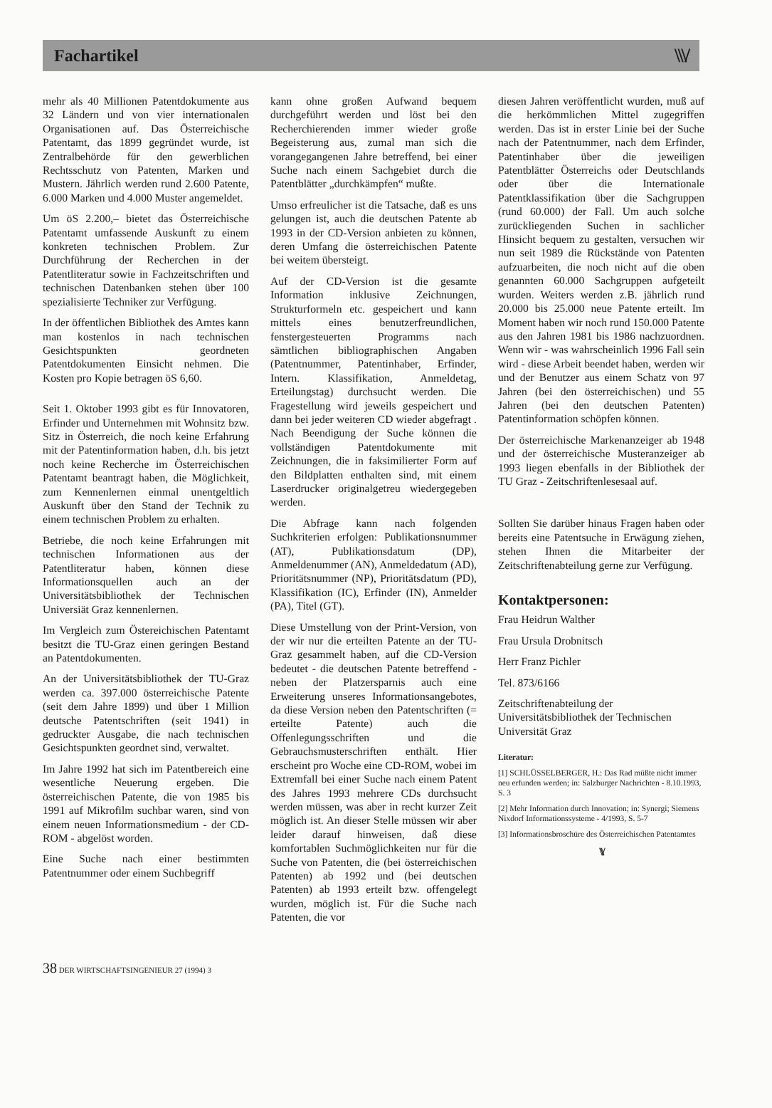Fachartikel
\\\/
mehr als 40 Millionen Patentdokumente aus 32 Ländern und von vier internationalen Organisationen auf. Das Österreichische Patentamt, das 1899 gegründet wurde, ist Zentralbehörde für den gewerblichen Rechtsschutz von Patenten, Marken und Mustern. Jährlich werden rund 2.600 Patente, 6.000 Marken und 4.000 Muster angemeldet.
Um öS 2.200,– bietet das Österreichische Patentamt umfassende Auskunft zu einem konkreten technischen Problem. Zur Durchführung der Recherchen in der Patentliteratur sowie in Fachzeitschriften und technischen Datenbanken stehen über 100 spezialisierte Techniker zur Verfügung.
In der öffentlichen Bibliothek des Amtes kann man kostenlos in nach technischen Gesichtspunkten geordneten Patentdokumenten Einsicht nehmen. Die Kosten pro Kopie betragen öS 6,60.
Seit 1. Oktober 1993 gibt es für Innovatoren, Erfinder und Unternehmen mit Wohnsitz bzw. Sitz in Österreich, die noch keine Erfahrung mit der Patentinformation haben, d.h. bis jetzt noch keine Recherche im Österreichischen Patentamt beantragt haben, die Möglichkeit, zum Kennenlernen einmal unentgeltlich Auskunft über den Stand der Technik zu einem technischen Problem zu erhalten.
Betriebe, die noch keine Erfahrungen mit technischen Informationen aus der Patentliteratur haben, können diese Informationsquellen auch an der Universitätsbibliothek der Technischen Universiät Graz kennenlernen.
Im Vergleich zum Östereichischen Patentamt besitzt die TU-Graz einen geringen Bestand an Patentdokumenten.
An der Universitätsbibliothek der TU-Graz werden ca. 397.000 österreichische Patente (seit dem Jahre 1899) und über 1 Million deutsche Patentschriften (seit 1941) in gedruckter Ausgabe, die nach technischen Gesichtspunkten geordnet sind, verwaltet.
Im Jahre 1992 hat sich im Patentbereich eine wesentliche Neuerung ergeben. Die österreichischen Patente, die von 1985 bis 1991 auf Mikrofilm suchbar waren, sind von einem neuen Informationsmedium - der CD-ROM - abgelöst worden.
Eine Suche nach einer bestimmten Patentnummer oder einem Suchbegriff
kann ohne großen Aufwand bequem durchgeführt werden und löst bei den Recherchierenden immer wieder große Begeisterung aus, zumal man sich die vorangegangenen Jahre betreffend, bei einer Suche nach einem Sachgebiet durch die Patentblätter „durchkämpfen“ mußte.
Umso erfreulicher ist die Tatsache, daß es uns gelungen ist, auch die deutschen Patente ab 1993 in der CD-Version anbieten zu können, deren Umfang die österreichischen Patente bei weitem übersteigt.
Auf der CD-Version ist die gesamte Information inklusive Zeichnungen, Strukturformeln etc. gespeichert und kann mittels eines benutzerfreundlichen, fenstergesteuerten Programms nach sämtlichen bibliographischen Angaben (Patentnummer, Patentinhaber, Erfinder, Intern. Klassifikation, Anmeldetag, Erteilungstag) durchsucht werden. Die Fragestellung wird jeweils gespeichert und dann bei jeder weiteren CD wieder abgefragt . Nach Beendigung der Suche können die vollständigen Patentdokumente mit Zeichnungen, die in faksimilierter Form auf den Bildplatten enthalten sind, mit einem Laserdrucker originalgetreu wiedergegeben werden.
Die Abfrage kann nach folgenden Suchkriterien erfolgen: Publikationsnummer (AT), Publikationsdatum (DP), Anmeldenummer (AN), Anmeldedatum (AD), Prioritätsnummer (NP), Prioritätsdatum (PD), Klassifikation (IC), Erfinder (IN), Anmelder (PA), Titel (GT).
Diese Umstellung von der Print-Version, von der wir nur die erteilten Patente an der TU-Graz gesammelt haben, auf die CD-Version bedeutet - die deutschen Patente betreffend - neben der Platzersparnis auch eine Erweiterung unseres Informationsangebotes, da diese Version neben den Patentschriften (= erteilte Patente) auch die Offenlegungsschriften und die Gebrauchsmusterschriften enthält. Hier erscheint pro Woche eine CD-ROM, wobei im Extremfall bei einer Suche nach einem Patent des Jahres 1993 mehrere CDs durchsucht werden müssen, was aber in recht kurzer Zeit möglich ist. An dieser Stelle müssen wir aber leider darauf hinweisen, daß diese komfortablen Suchmöglichkeiten nur für die Suche von Patenten, die (bei österreichischen Patenten) ab 1992 und (bei deutschen Patenten) ab 1993 erteilt bzw. offengelegt wurden, möglich ist. Für die Suche nach Patenten, die vor
diesen Jahren veröffentlicht wurden, muß auf die herkömmlichen Mittel zugegriffen werden. Das ist in erster Linie bei der Suche nach der Patentnummer, nach dem Erfinder, Patentinhaber über die jeweiligen Patentblätter Österreichs oder Deutschlands oder über die Internationale Patentklassifikation über die Sachgruppen (rund 60.000) der Fall. Um auch solche zurückliegenden Suchen in sachlicher Hinsicht bequem zu gestalten, versuchen wir nun seit 1989 die Rückstände von Patenten aufzuarbeiten, die noch nicht auf die oben genannten 60.000 Sachgruppen aufgeteilt wurden. Weiters werden z.B. jährlich rund 20.000 bis 25.000 neue Patente erteilt. Im Moment haben wir noch rund 150.000 Patente aus den Jahren 1981 bis 1986 nachzuordnen. Wenn wir - was wahrscheinlich 1996 Fall sein wird - diese Arbeit beendet haben, werden wir und der Benutzer aus einem Schatz von 97 Jahren (bei den österreichischen) und 55 Jahren (bei den deutschen Patenten) Patentinformation schöpfen können.
Der österreichische Markenanzeiger ab 1948 und der österreichische Musteranzeiger ab 1993 liegen ebenfalls in der Bibliothek der TU Graz - Zeitschriftenlesesaal auf.
Sollten Sie darüber hinaus Fragen haben oder bereits eine Patentsuche in Erwägung ziehen, stehen Ihnen die Mitarbeiter der Zeitschriftenabteilung gerne zur Verfügung.
Kontaktpersonen:
Frau Heidrun Walther
Frau Ursula Drobnitsch
Herr Franz Pichler
Tel. 873/6166
Zeitschriftenabteilung der Universitätsbibliothek der Technischen Universität Graz
Literatur:
[1] SCHLÜSSELBERGER, H.: Das Rad müßte nicht immer neu erfunden werden; in: Salzburger Nachrichten - 8.10.1993, S. 3
[2] Mehr Information durch Innovation; in: Synergi; Siemens Nixdorf Informationssysteme - 4/1993, S. 5-7
[3] Informationsbroschüre des Österreichischen Patentamtes
\\\/
38 DER WIRTSCHAFTSINGENIEUR 27 (1994) 3